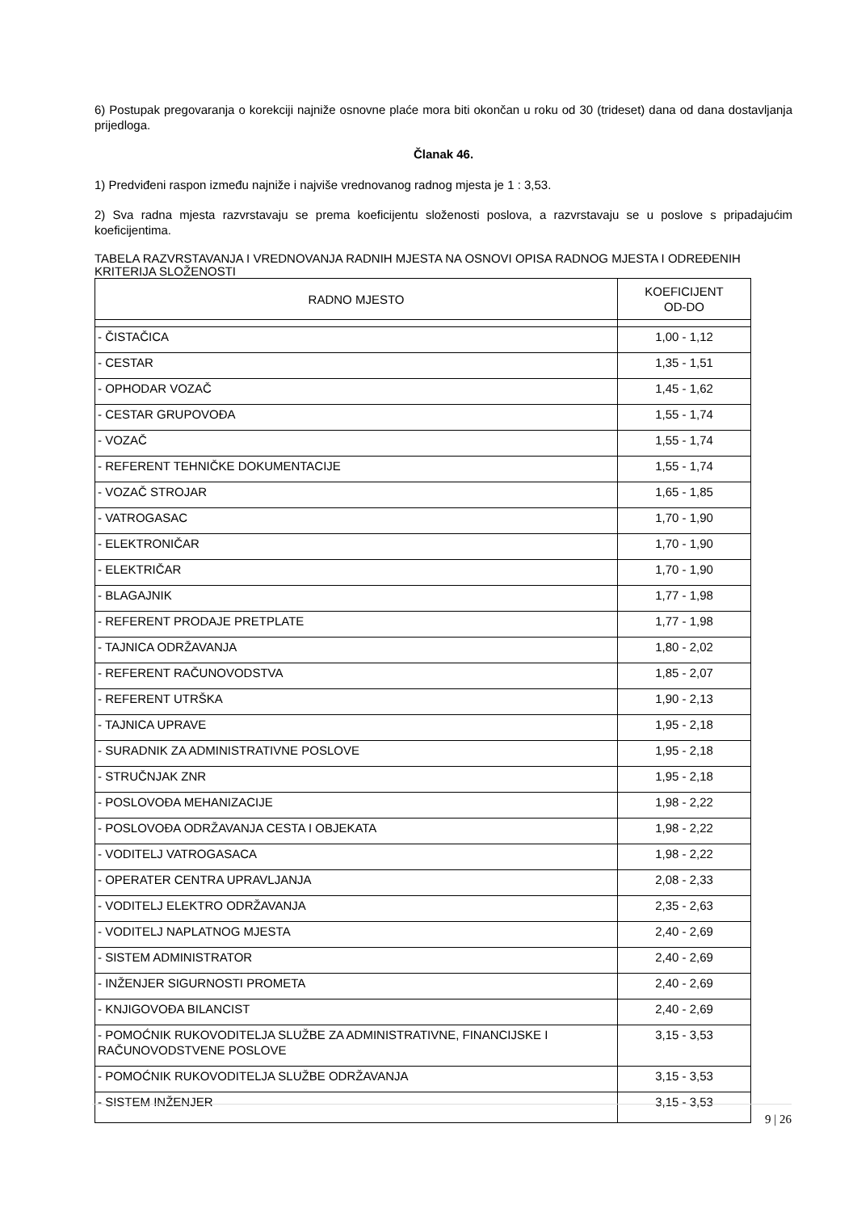6) Postupak pregovaranja o korekciji najniže osnovne plaće mora biti okončan u roku od 30 (trideset) dana od dana dostavljanja prijedloga.
Članak 46.
1) Predviđeni raspon između najniže i najviše vrednovanog radnog mjesta je 1 : 3,53.
2) Sva radna mjesta razvrstavaju se prema koeficijentu složenosti poslova, a razvrstavaju se u poslove s pripadajućim koeficijentima.
TABELA RAZVRSTAVANJA I VREDNOVANJA RADNIH MJESTA NA OSNOVI OPISA RADNOG MJESTA I ODREĐENIH KRITERIJA SLOŽENOSTI
| RADNO MJESTO | KOEFICIJENT OD-DO |
| --- | --- |
| - ČISTAČICA | 1,00 - 1,12 |
| - CESTAR | 1,35 - 1,51 |
| - OPHODAR VOZAČ | 1,45 - 1,62 |
| - CESTAR GRUPOVOĐA | 1,55 - 1,74 |
| - VOZAČ | 1,55 - 1,74 |
| - REFERENT TEHNIČKE DOKUMENTACIJE | 1,55 - 1,74 |
| - VOZAČ STROJAR | 1,65 - 1,85 |
| - VATROGASAC | 1,70 - 1,90 |
| - ELEKTRONIČAR | 1,70 - 1,90 |
| - ELEKTRIČAR | 1,70 - 1,90 |
| - BLAGAJNIK | 1,77 - 1,98 |
| - REFERENT PRODAJE PRETPLATE | 1,77 - 1,98 |
| - TAJNICA ODRŽAVANJA | 1,80 - 2,02 |
| - REFERENT RAČUNOVODSTVA | 1,85 - 2,07 |
| - REFERENT UTRŠKA | 1,90 - 2,13 |
| - TAJNICA UPRAVE | 1,95 - 2,18 |
| - SURADNIK ZA ADMINISTRATIVNE POSLOVE | 1,95 - 2,18 |
| - STRUČNJAK ZNR | 1,95 - 2,18 |
| - POSLOVOĐA MEHANIZACIJE | 1,98 - 2,22 |
| - POSLOVOĐA ODRŽAVANJA CESTA I OBJEKATA | 1,98 - 2,22 |
| - VODITELJ VATROGASACA | 1,98 - 2,22 |
| - OPERATER CENTRA UPRAVLJANJA | 2,08 - 2,33 |
| - VODITELJ ELEKTRO ODRŽAVANJA | 2,35 - 2,63 |
| - VODITELJ NAPLATNOG MJESTA | 2,40 - 2,69 |
| - SISTEM ADMINISTRATOR | 2,40 - 2,69 |
| - INŽENJER SIGURNOSTI PROMETA | 2,40 - 2,69 |
| - KNJIGOVOĐA BILANCIST | 2,40 - 2,69 |
| - POMOĆNIK RUKOVODITELJA SLUŽBE ZA ADMINISTRATIVNE, FINANCIJSKE I RAČUNOVODSTVENE POSLOVE | 3,15 - 3,53 |
| - POMOĆNIK RUKOVODITELJA SLUŽBE ODRŽAVANJA | 3,15 - 3,53 |
| - SISTEM INŽENJER | 3,15 - 3,53 |
9 | 26